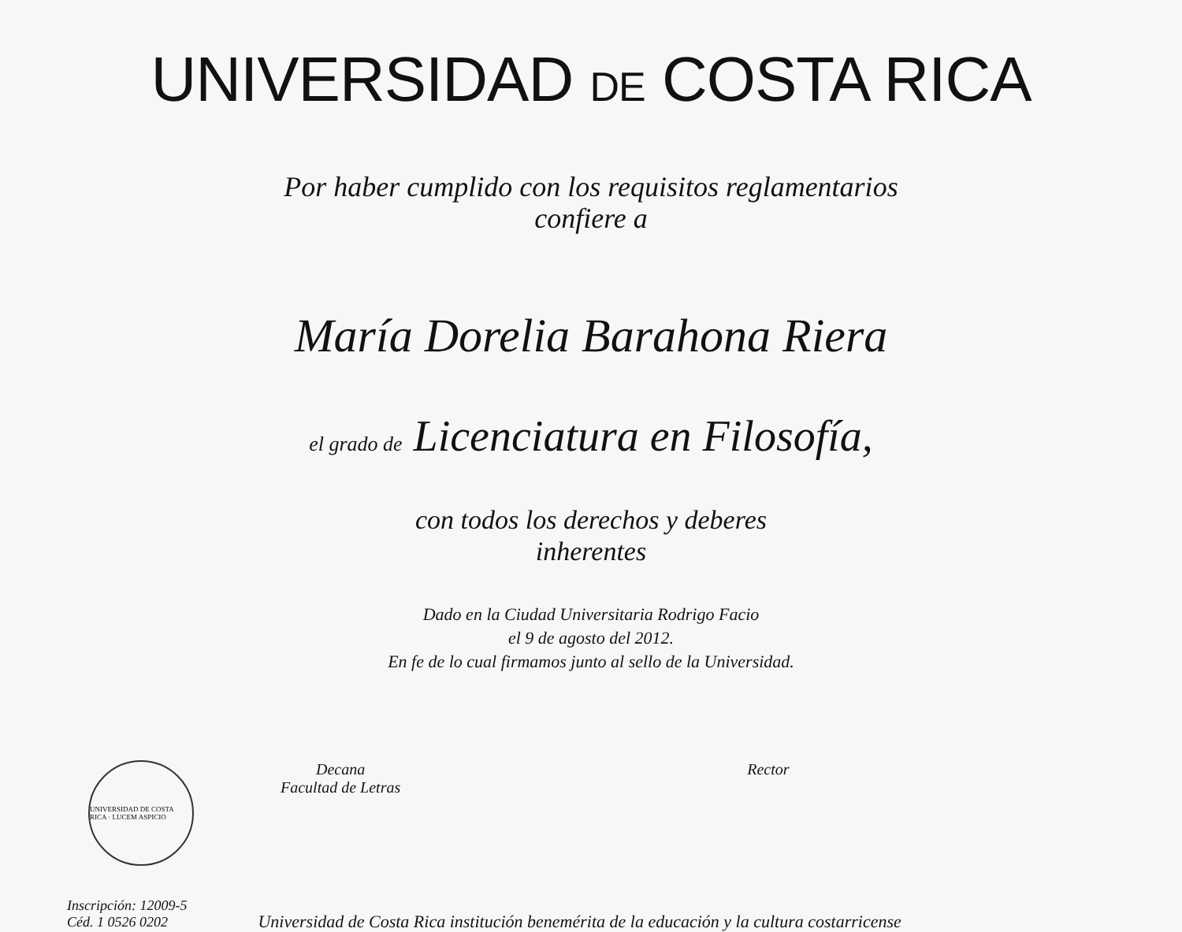UNIVERSIDAD DE COSTA RICA
Por haber cumplido con los requisitos reglamentarios
confiere a
María Dorelia Barahona Riera
el grado de Licenciatura en Filosofía,
con todos los derechos y deberes
inherentes
Dado en la Ciudad Universitaria Rodrigo Facio
el 9 de agosto del 2012.
En fe de lo cual firmamos junto al sello de la Universidad.
UNIVERSIDAD DE COSTA RICA · LUCEM ASPICIO
Decana
Facultad de Letras
Rector
Inscripción: 12009-5
Céd. 1 0526 0202
Universidad de Costa Rica institución benemérita de la educación y la cultura costarricense